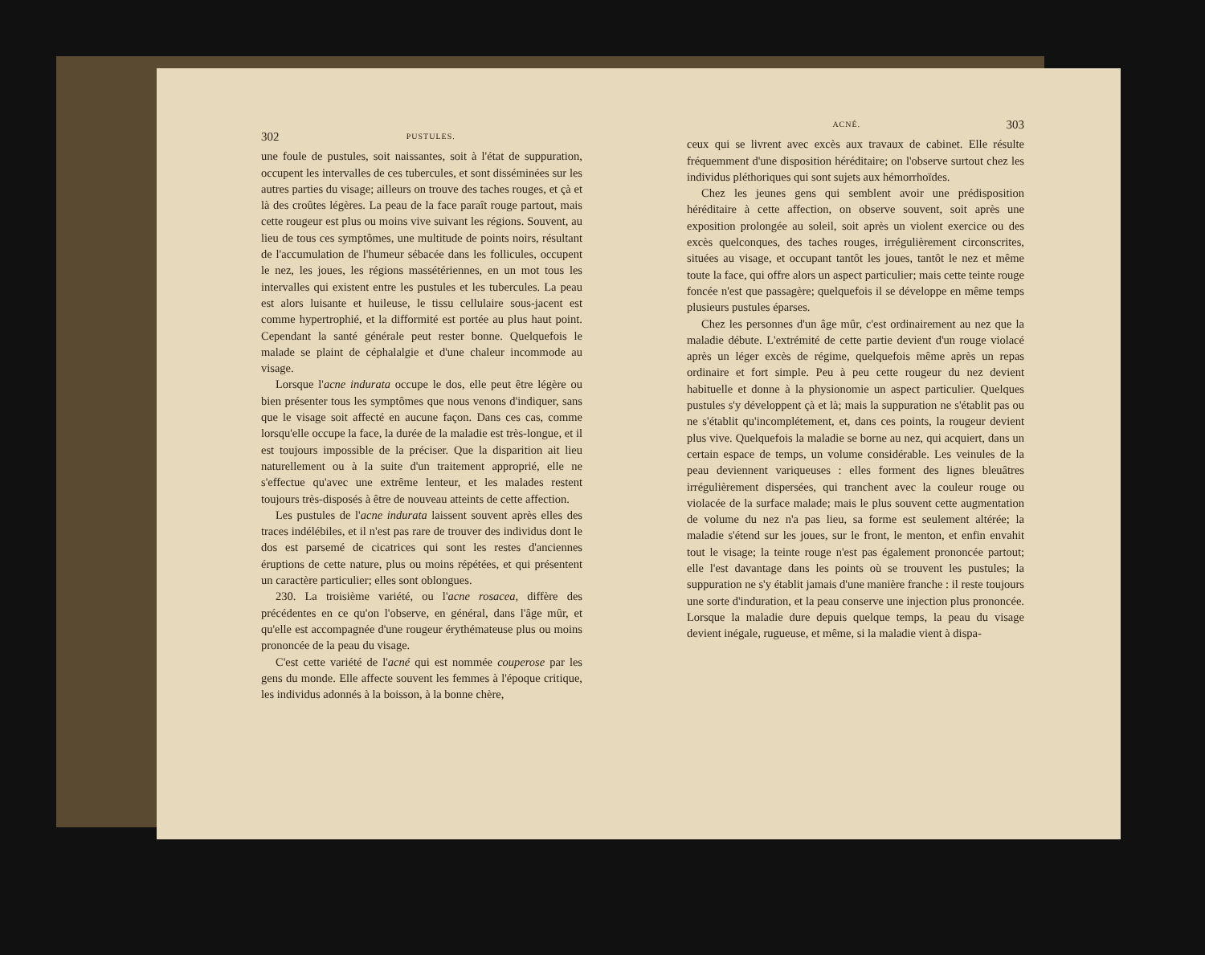302 PUSTULES.
une foule de pustules, soit naissantes, soit à l'état de suppuration, occupent les intervalles de ces tubercules, et sont disséminées sur les autres parties du visage; ailleurs on trouve des taches rouges, et çà et là des croûtes légères. La peau de la face paraît rouge partout, mais cette rougeur est plus ou moins vive suivant les régions. Souvent, au lieu de tous ces symptômes, une multitude de points noirs, résultant de l'accumulation de l'humeur sébacée dans les follicules, occupent le nez, les joues, les régions massétériennes, en un mot tous les intervalles qui existent entre les pustules et les tubercules. La peau est alors luisante et huileuse, le tissu cellulaire sous-jacent est comme hypertrophié, et la difformité est portée au plus haut point. Cependant la santé générale peut rester bonne. Quelquefois le malade se plaint de céphalalgie et d'une chaleur incommode au visage.
Lorsque l'acne indurata occupe le dos, elle peut être légère ou bien présenter tous les symptômes que nous venons d'indiquer, sans que le visage soit affecté en aucune façon. Dans ces cas, comme lorsqu'elle occupe la face, la durée de la maladie est très-longue, et il est toujours impossible de la préciser. Que la disparition ait lieu naturellement ou à la suite d'un traitement approprié, elle ne s'effectue qu'avec une extrême lenteur, et les malades restent toujours très-disposés à être de nouveau atteints de cette affection.
Les pustules de l'acne indurata laissent souvent après elles des traces indélébiles, et il n'est pas rare de trouver des individus dont le dos est parsemé de cicatrices qui sont les restes d'anciennes éruptions de cette nature, plus ou moins répétées, et qui présentent un caractère particulier; elles sont oblongues.
230. La troisième variété, ou l'acne rosacea, diffère des précédentes en ce qu'on l'observe, en général, dans l'âge mûr, et qu'elle est accompagnée d'une rougeur érythémateuse plus ou moins prononcée de la peau du visage.
C'est cette variété de l'acné qui est nommée couperose par les gens du monde. Elle affecte souvent les femmes à l'époque critique, les individus adonnés à la boisson, à la bonne chère,
ACNÉ. 303
ceux qui se livrent avec excès aux travaux de cabinet. Elle résulte fréquemment d'une disposition héréditaire; on l'observe surtout chez les individus pléthoriques qui sont sujets aux hémorrhoïdes.
Chez les jeunes gens qui semblent avoir une prédisposition héréditaire à cette affection, on observe souvent, soit après une exposition prolongée au soleil, soit après un violent exercice ou des excès quelconques, des taches rouges, irrégulièrement circonscrites, situées au visage, et occupant tantôt les joues, tantôt le nez et même toute la face, qui offre alors un aspect particulier; mais cette teinte rouge foncée n'est que passagère; quelquefois il se développe en même temps plusieurs pustules éparses.
Chez les personnes d'un âge mûr, c'est ordinairement au nez que la maladie débute. L'extrémité de cette partie devient d'un rouge violacé après un léger excès de régime, quelquefois même après un repas ordinaire et fort simple. Peu à peu cette rougeur du nez devient habituelle et donne à la physionomie un aspect particulier. Quelques pustules s'y développent çà et là; mais la suppuration ne s'établit pas ou ne s'établit qu'incomplétement, et, dans ces points, la rougeur devient plus vive. Quelquefois la maladie se borne au nez, qui acquiert, dans un certain espace de temps, un volume considérable. Les veinules de la peau deviennent variqueuses : elles forment des lignes bleuâtres irrégulièrement dispersées, qui tranchent avec la couleur rouge ou violacée de la surface malade; mais le plus souvent cette augmentation de volume du nez n'a pas lieu, sa forme est seulement altérée; la maladie s'étend sur les joues, sur le front, le menton, et enfin envahit tout le visage; la teinte rouge n'est pas également prononcée partout; elle l'est davantage dans les points où se trouvent les pustules; la suppuration ne s'y établit jamais d'une manière franche : il reste toujours une sorte d'induration, et la peau conserve une injection plus prononcée. Lorsque la maladie dure depuis quelque temps, la peau du visage devient inégale, rugueuse, et même, si la maladie vient à dispa-